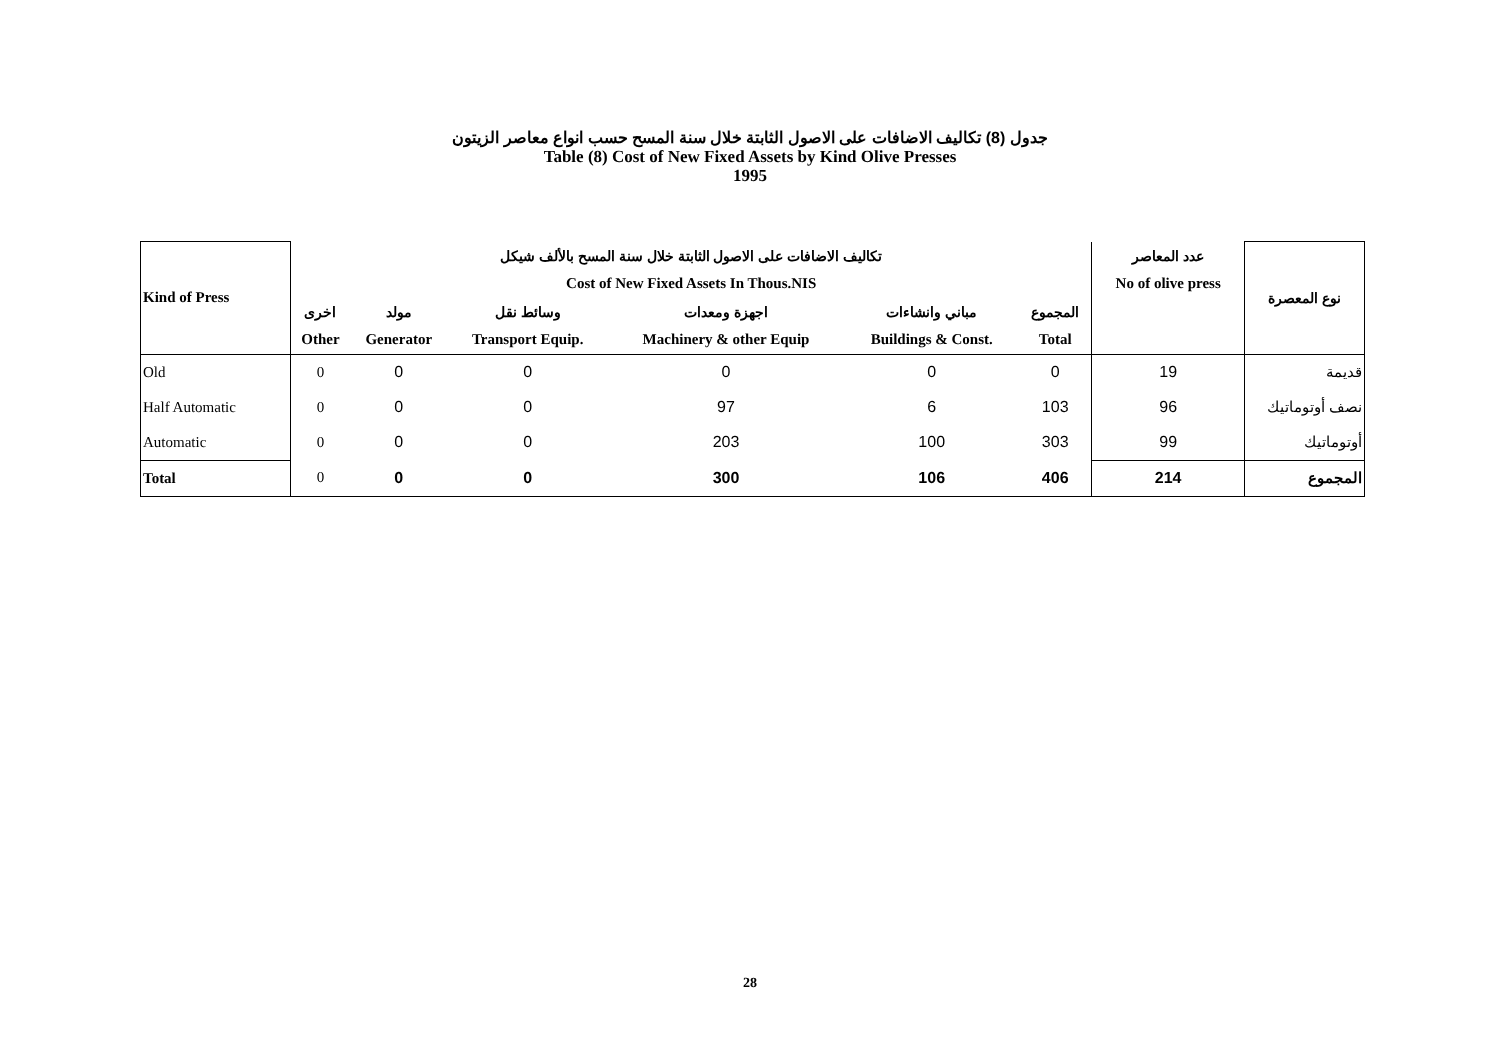جدول (8) تكاليف الاضافات على الاصول الثابتة خلال سنة المسح حسب انواع معاصر الزيتون
Table (8) Cost of New Fixed Assets by Kind Olive Presses
1995
| Kind of Press | تكاليف الاضافات على الاصول الثابتة خلال سنة المسح بالألف شيكل | | | | | | عدد المعاصر | نوع المعصرة |
| --- | --- | --- | --- | --- | --- | --- | --- | --- |
| | Cost of New Fixed Assets In Thous.NIS | | | | | | No of olive press | |
| | اخرى | مولد | وسائط نقل | اجهزة ومعدات | مباني وانشاءات | المجموع | | |
| | Other | Generator | Transport Equip. | Machinery & other Equip | Buildings & Const. | Total | | |
| Old | 0 | 0 | 0 | 0 | 0 | 0 | 19 | قديمة |
| Half Automatic | 0 | 0 | 0 | 97 | 6 | 103 | 96 | نصف أوتوماتيك |
| Automatic | 0 | 0 | 0 | 203 | 100 | 303 | 99 | أوتوماتيك |
| Total | 0 | 0 | 0 | 300 | 106 | 406 | 214 | المجموع |
28